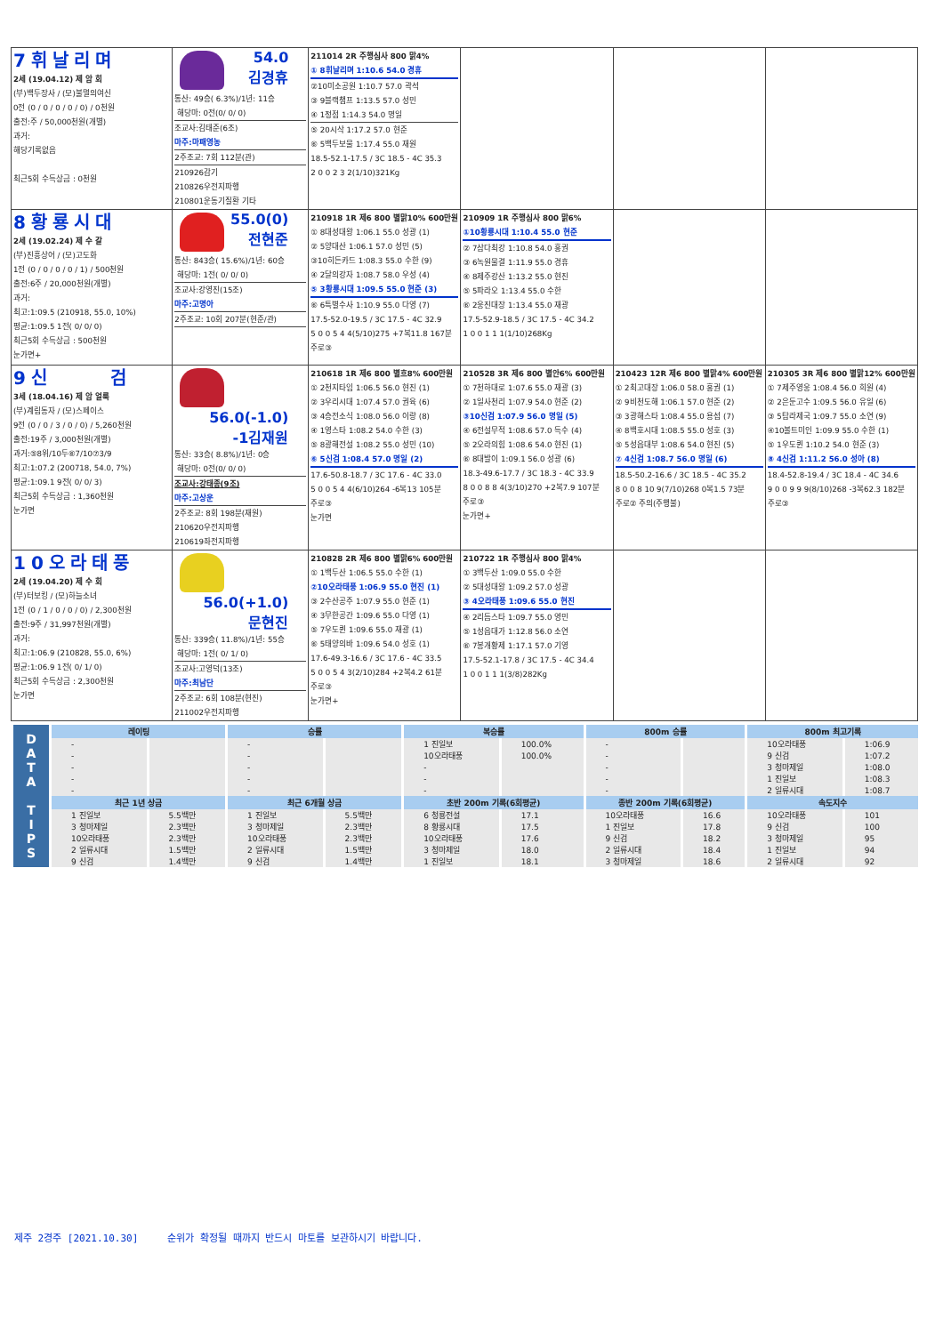| 7휘날리며 2세 (19.04.12) 제 암 회 (부)백두장사 / (모)불멸의여신 0전 (0 / 0 / 0 / 0 / 0) / 0천원 출전:주 / 50,000천원(개별) 과거: 해당기록없음 최근5회 수득상금 : 0천원 | 54.0 김경휴 통산: 49승( 6.3%)/1년: 11승 해당마: 0전(0/ 0/ 0) 조교사:김태준(6조) 마주:마패영농 2주조교: 7회 112분(관) 210926감기 210826우전지파행 210801운동기질환 기타 | 211014 2R 주행심사 800 맑4% ① 8휘날리며 1:10.6 54.0 경휴 ②10미소공원 1:10.7 57.0 곽석 ③ 9블랙챔프 1:13.5 57.0 성민 ④ 1정점 1:14.3 54.0 명일 ⑤ 20시삭 1:17.2 57.0 현준 ⑥ 5백두보물 1:17.4 55.0 재원 18.5-52.1-17.5 / 3C 18.5 - 4C 35.3 2 0 0 2 3 2(1/10)321Kg | | | |
| 8황룡시대 2세 (19.02.24) 제 수 갈 (부)진흥상어 / (모)고도화 1전 (0 / 0 / 0 / 0 / 1) / 500천원 출전:6주 / 20,000천원(개별) 과거: 최고:1:09.5 (210918, 55.0, 10%) 평균:1:09.5 1전( 0/ 0/ 0) 최근5회 수득상금 : 500천원 눈가면+ | 55.0(0) 전현준 통산: 843승( 15.6%)/1년: 60승 해당마: 1전( 0/ 0/ 0) 조교사:강영진(15조) 마주:고명아 2주조교: 10회 207분(현준/관) | 210918 1R 제6 800 별맑10% 600만원 ① 8대성대왕 1:06.1 55.0 성광 (1) ② 5양대산 1:06.1 57.0 성민 (5) ③10히든카드 1:08.3 55.0 수한 (9) ④ 2달의강자 1:08.7 58.0 우성 (4) ⑤ 3황룡시대 1:09.5 55.0 현준 (3) ⑥ 6특별수사 1:10.9 55.0 다영 (7) 17.5-52.0-19.5 / 3C 17.5 - 4C 32.9 5 0 0 5 4 4(5/10)275 +7복11.8 167분 주로③ | 210909 1R 주행심사 800 맑6% ①10황룡시대 1:10.4 55.0 현준 ② 7삼다최강 1:10.8 54.0 홍권 ③ 6녹원물결 1:11.9 55.0 경휴 ④ 8제주강산 1:13.2 55.0 현진 ⑤ 5파라오 1:13.4 55.0 수한 ⑥ 2웅진대장 1:13.4 55.0 재광 17.5-52.9-18.5 / 3C 17.5 - 4C 34.2 1 0 0 1 1 1(1/10)268Kg | | |
| 9신 검 3세 (18.04.16) 제 암 얼룩 (부)계림동자 / (모)스페이스 9전 (0 / 0 / 3 / 0 / 0) / 5,260천원 출전:19주 / 3,000천원(개별) 과거:⑤8위/10두⑥7/10⑦3/9 최고:1:07.2 (200718, 54.0, 7%) 평균:1:09.1 9전( 0/ 0/ 3) 최근5회 수득상금 : 1,360천원 눈가면 | 56.0(-1.0) -1김재원 통산: 33승( 8.8%)/1년: 0승 해당마: 0전(0/ 0/ 0) 조교사:강태종(9조) 마주:고상운 2주조교: 8회 198분(재원) 210620우전지파행 210619좌전지파행 | 210618 1R 제6 800 별흐8% 600만원 ① 2천지타임 1:06.5 56.0 현진 (1) ② 3우리시대 1:07.4 57.0 권육 (6) ③ 4승전소식 1:08.0 56.0 이랑 (8) ④ 1영스타 1:08.2 54.0 수한 (3) ⑤ 8광해전설 1:08.2 55.0 성민 (10) ⑥ 5신검 1:08.4 57.0 명일 (2) 17.6-50.8-18.7 / 3C 17.6 - 4C 33.0 5 0 0 5 4 4(6/10)264 -6복13 105분 주로③ 눈가면 | 210528 3R 제6 800 별안6% 600만원 ① 7천하대로 1:07.6 55.0 재광 (3) ② 1일사천리 1:07.9 54.0 현준 (2) ③10신검 1:07.9 56.0 명일 (5) ④ 6전설무적 1:08.6 57.0 득수 (4) ⑤ 2오라의힘 1:08.6 54.0 현진 (1) ⑥ 8대발이 1:09.1 56.0 성광 (6) 18.3-49.6-17.7 / 3C 18.3 - 4C 33.9 8 0 0 8 8 4(3/10)270 +2복7.9 107분 주로③ 눈가면+ | 210423 12R 제6 800 별맑4% 600만원 ① 2최고대장 1:06.0 58.0 홍권 (1) ② 9비천도해 1:06.1 57.0 현준 (2) ③ 3광해스타 1:08.4 55.0 용섭 (7) ④ 8백호시대 1:08.5 55.0 성호 (3) ⑤ 5성읍대부 1:08.6 54.0 현진 (5) ⑦ 4신검 1:08.7 56.0 명일 (6) 18.5-50.2-16.6 / 3C 18.5 - 4C 35.2 8 0 0 8 10 9(7/10)268 0복1.5 73분 주로② 주의(주행불) | 210305 3R 제6 800 별맑12% 600만원 ① 7제주영웅 1:08.4 56.0 희원 (4) ② 2은둔고수 1:09.5 56.0 유일 (6) ③ 5탐라제국 1:09.7 55.0 소연 (9) ④10볼트미인 1:09.9 55.0 수한 (1) ⑤ 1우도퀸 1:10.2 54.0 현준 (3) ⑧ 4신검 1:11.2 56.0 성아 (8) 18.4-52.8-19.4 / 3C 18.4 - 4C 34.6 9 0 0 9 9 9(8/10)268 -3복62.3 182분 주로③ |
| 10오라태풍 2세 (19.04.20) 제 수 회 (부)터보킹 / (모)하늘소녀 1전 (0 / 1 / 0 / 0 / 0) / 2,300천원 출전:9주 / 31,997천원(개별) 과거: 최고:1:06.9 (210828, 55.0, 6%) 평균:1:06.9 1전( 0/ 1/ 0) 최근5회 수득상금 : 2,300천원 눈가면 | 56.0(+1.0) 문현진 통산: 339승( 11.8%)/1년: 55승 해당마: 1전( 0/ 1/ 0) 조교사:고영덕(13조) 마주:최남단 2주조교: 6회 108분(현진) 211002우전지파행 | 210828 2R 제6 800 별맑6% 600만원 ① 1백두산 1:06.5 55.0 수한 (1) ②10오라태풍 1:06.9 55.0 현진 (1) ③ 2수산공주 1:07.9 55.0 현준 (1) ④ 3무한공간 1:09.6 55.0 다영 (1) ⑤ 7우도퀸 1:09.6 55.0 재광 (1) ⑥ 5태양의바 1:09.6 54.0 성호 (1) 17.6-49.3-16.6 / 3C 17.6 - 4C 33.5 5 0 0 5 4 3(2/10)284 +2복4.2 61분 주로③ 눈가면+ | 210722 1R 주행심사 800 맑4% ① 3백두산 1:09.0 55.0 수한 ② 5대성대왕 1:09.2 57.0 성광 ③ 4오라태풍 1:09.6 55.0 현진 ④ 2리듬스타 1:09.7 55.0 영민 ⑤ 1성읍대가 1:12.8 56.0 소연 ⑥ 7봉개황제 1:17.1 57.0 기영 17.5-52.1-17.8 / 3C 17.5 - 4C 34.4 1 0 0 1 1 1(3/8)282Kg | | |
| D A T A T I P S | 레이팅 | | 승률 | | 복승률 | | 800m 승률 | | 800m 최고기록 | |
| | - | | - | | 1 진일보 | 100.0% | - | | 10오라태풍 | 1:06.9 |
| | - | | - | | 10오라태풍 | 100.0% | - | | 9 신검 | 1:07.2 |
| | - | | - | | - | | - | | 3 청마제일 | 1:08.0 |
| | - | | - | | - | | - | | 1 진일보 | 1:08.3 |
| | - | | - | | - | | - | | 2 일류시대 | 1:08.7 |
| | 최근 1년 상금 | | 최근 6개월 상금 | | 초반 200m 기록(6회평균) | | 종반 200m 기록(6회평균) | | 속도지수 | |
| | 1 진일보 | 5.5백만 | 1 진일보 | 5.5백만 | 6 청룡전설 | 17.1 | 10오라태풍 | 16.6 | 10오라태풍 | 101 |
| | 3 청마제일 | 2.3백만 | 3 청마제일 | 2.3백만 | 8 황룡시대 | 17.5 | 1 진일보 | 17.8 | 9 신검 | 100 |
| | 10오라태풍 | 2.3백만 | 10오라태풍 | 2.3백만 | 10오라태풍 | 17.6 | 9 신검 | 18.2 | 3 청마제일 | 95 |
| | 2 일류시대 | 1.5백만 | 2 일류시대 | 1.5백만 | 3 청마제일 | 18.0 | 2 일류시대 | 18.4 | 1 진일보 | 94 |
| | 9 신검 | 1.4백만 | 9 신검 | 1.4백만 | 1 진일보 | 18.1 | 3 청마제일 | 18.6 | 2 일류시대 | 92 |
제주 2경주 [2021.10.30] 순위가 확정될 때까지 반드시 마토를 보관하시기 바랍니다.